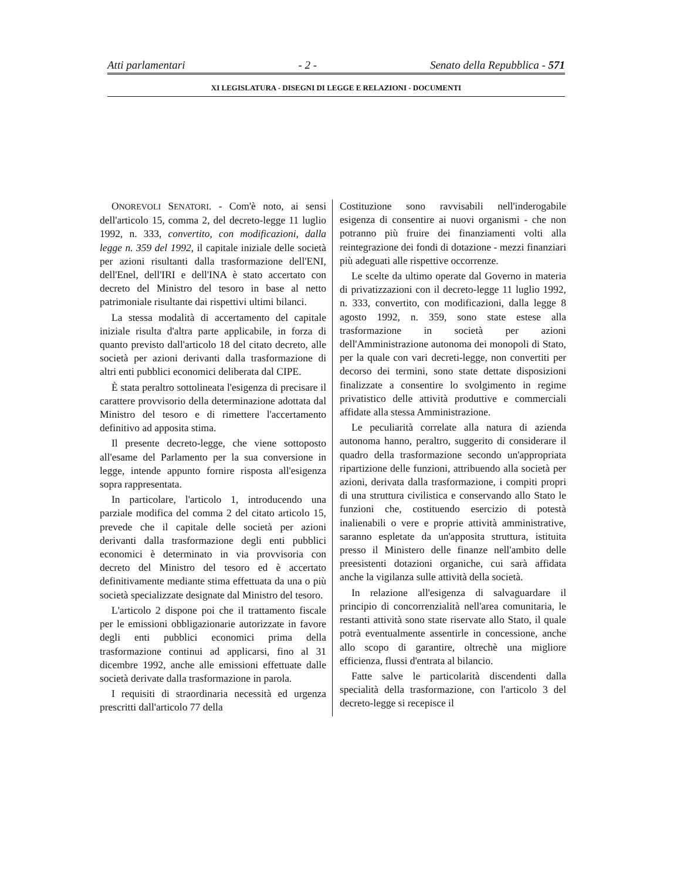Atti parlamentari - 2 - Senato della Repubblica - 571
XI LEGISLATURA - DISEGNI DI LEGGE E RELAZIONI - DOCUMENTI
ONOREVOLI SENATORI. - Com'è noto, ai sensi dell'articolo 15, comma 2, del decreto-legge 11 luglio 1992, n. 333, convertito, con modificazioni, dalla legge n. 359 del 1992, il capitale iniziale delle società per azioni risultanti dalla trasformazione dell'ENI, dell'Enel, dell'IRI e dell'INA è stato accertato con decreto del Ministro del tesoro in base al netto patrimoniale risultante dai rispettivi ultimi bilanci.
La stessa modalità di accertamento del capitale iniziale risulta d'altra parte applicabile, in forza di quanto previsto dall'articolo 18 del citato decreto, alle società per azioni derivanti dalla trasformazione di altri enti pubblici economici deliberata dal CIPE.
È stata peraltro sottolineata l'esigenza di precisare il carattere provvisorio della determinazione adottata dal Ministro del tesoro e di rimettere l'accertamento definitivo ad apposita stima.
Il presente decreto-legge, che viene sottoposto all'esame del Parlamento per la sua conversione in legge, intende appunto fornire risposta all'esigenza sopra rappresentata.
In particolare, l'articolo 1, introducendo una parziale modifica del comma 2 del citato articolo 15, prevede che il capitale delle società per azioni derivanti dalla trasformazione degli enti pubblici economici è determinato in via provvisoria con decreto del Ministro del tesoro ed è accertato definitivamente mediante stima effettuata da una o più società specializzate designate dal Ministro del tesoro.
L'articolo 2 dispone poi che il trattamento fiscale per le emissioni obbligazionarie autorizzate in favore degli enti pubblici economici prima della trasformazione continui ad applicarsi, fino al 31 dicembre 1992, anche alle emissioni effettuate dalle società derivate dalla trasformazione in parola.
I requisiti di straordinaria necessità ed urgenza prescritti dall'articolo 77 della
Costituzione sono ravvisabili nell'inderogabile esigenza di consentire ai nuovi organismi - che non potranno più fruire dei finanziamenti volti alla reintegrazione dei fondi di dotazione - mezzi finanziari più adeguati alle rispettive occorrenze.
Le scelte da ultimo operate dal Governo in materia di privatizzazioni con il decreto-legge 11 luglio 1992, n. 333, convertito, con modificazioni, dalla legge 8 agosto 1992, n. 359, sono state estese alla trasformazione in società per azioni dell'Amministrazione autonoma dei monopoli di Stato, per la quale con vari decreti-legge, non convertiti per decorso dei termini, sono state dettate disposizioni finalizzate a consentire lo svolgimento in regime privatistico delle attività produttive e commerciali affidate alla stessa Amministrazione.
Le peculiarità correlate alla natura di azienda autonoma hanno, peraltro, suggerito di considerare il quadro della trasformazione secondo un'appropriata ripartizione delle funzioni, attribuendo alla società per azioni, derivata dalla trasformazione, i compiti propri di una struttura civilistica e conservando allo Stato le funzioni che, costituendo esercizio di potestà inalienabili o vere e proprie attività amministrative, saranno espletate da un'apposita struttura, istituita presso il Ministero delle finanze nell'ambito delle preesistenti dotazioni organiche, cui sarà affidata anche la vigilanza sulle attività della società.
In relazione all'esigenza di salvaguardare il principio di concorrenzialità nell'area comunitaria, le restanti attività sono state riservate allo Stato, il quale potrà eventualmente assentirle in concessione, anche allo scopo di garantire, oltrechè una migliore efficienza, flussi d'entrata al bilancio.
Fatte salve le particolarità discendenti dalla specialità della trasformazione, con l'articolo 3 del decreto-legge si recepisce il